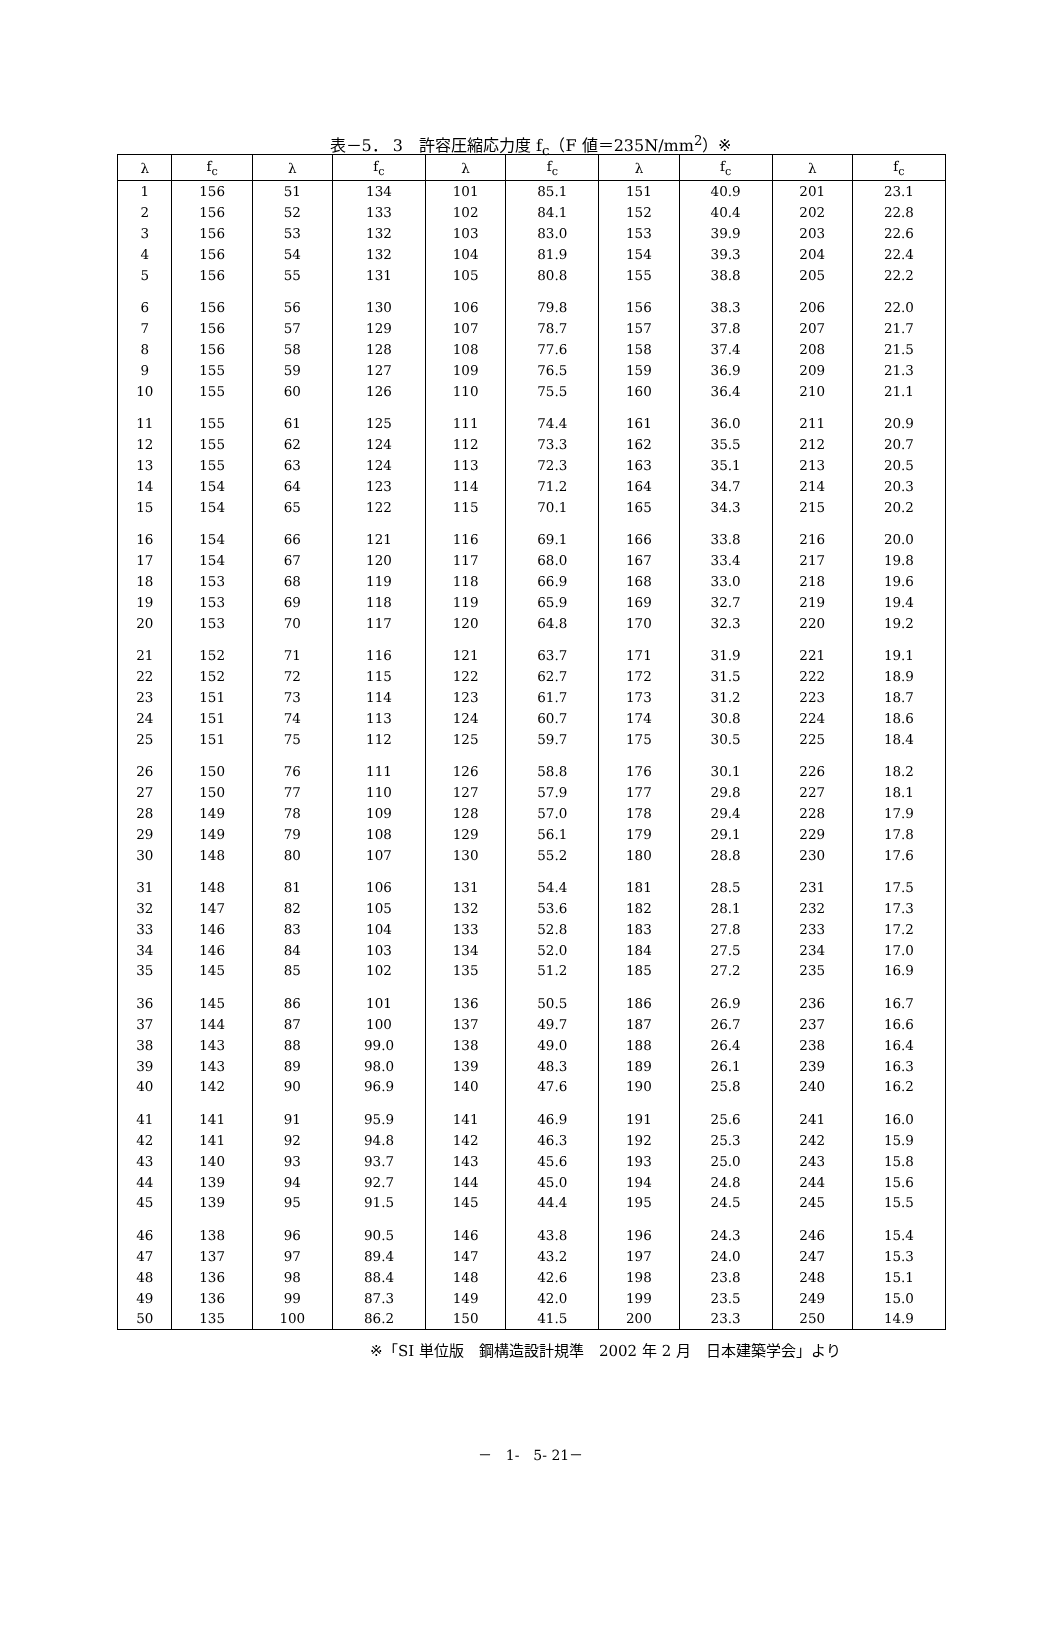表－5． 3　許容圧縮応力度 f<sub>c</sub>（F 値＝235N/mm<sup>2</sup>）※
| λ | f<sub>c</sub> | λ | f<sub>c</sub> | λ | f<sub>c</sub> | λ | f<sub>c</sub> | λ | f<sub>c</sub> |
| --- | --- | --- | --- | --- | --- | --- | --- | --- | --- |
| 1 | 156 | 51 | 134 | 101 | 85.1 | 151 | 40.9 | 201 | 23.1 |
| 2 | 156 | 52 | 133 | 102 | 84.1 | 152 | 40.4 | 202 | 22.8 |
| 3 | 156 | 53 | 132 | 103 | 83.0 | 153 | 39.9 | 203 | 22.6 |
| 4 | 156 | 54 | 132 | 104 | 81.9 | 154 | 39.3 | 204 | 22.4 |
| 5 | 156 | 55 | 131 | 105 | 80.8 | 155 | 38.8 | 205 | 22.2 |
| 6 | 156 | 56 | 130 | 106 | 79.8 | 156 | 38.3 | 206 | 22.0 |
| 7 | 156 | 57 | 129 | 107 | 78.7 | 157 | 37.8 | 207 | 21.7 |
| 8 | 156 | 58 | 128 | 108 | 77.6 | 158 | 37.4 | 208 | 21.5 |
| 9 | 155 | 59 | 127 | 109 | 76.5 | 159 | 36.9 | 209 | 21.3 |
| 10 | 155 | 60 | 126 | 110 | 75.5 | 160 | 36.4 | 210 | 21.1 |
| 11 | 155 | 61 | 125 | 111 | 74.4 | 161 | 36.0 | 211 | 20.9 |
| 12 | 155 | 62 | 124 | 112 | 73.3 | 162 | 35.5 | 212 | 20.7 |
| 13 | 155 | 63 | 124 | 113 | 72.3 | 163 | 35.1 | 213 | 20.5 |
| 14 | 154 | 64 | 123 | 114 | 71.2 | 164 | 34.7 | 214 | 20.3 |
| 15 | 154 | 65 | 122 | 115 | 70.1 | 165 | 34.3 | 215 | 20.2 |
| 16 | 154 | 66 | 121 | 116 | 69.1 | 166 | 33.8 | 216 | 20.0 |
| 17 | 154 | 67 | 120 | 117 | 68.0 | 167 | 33.4 | 217 | 19.8 |
| 18 | 153 | 68 | 119 | 118 | 66.9 | 168 | 33.0 | 218 | 19.6 |
| 19 | 153 | 69 | 118 | 119 | 65.9 | 169 | 32.7 | 219 | 19.4 |
| 20 | 153 | 70 | 117 | 120 | 64.8 | 170 | 32.3 | 220 | 19.2 |
| 21 | 152 | 71 | 116 | 121 | 63.7 | 171 | 31.9 | 221 | 19.1 |
| 22 | 152 | 72 | 115 | 122 | 62.7 | 172 | 31.5 | 222 | 18.9 |
| 23 | 151 | 73 | 114 | 123 | 61.7 | 173 | 31.2 | 223 | 18.7 |
| 24 | 151 | 74 | 113 | 124 | 60.7 | 174 | 30.8 | 224 | 18.6 |
| 25 | 151 | 75 | 112 | 125 | 59.7 | 175 | 30.5 | 225 | 18.4 |
| 26 | 150 | 76 | 111 | 126 | 58.8 | 176 | 30.1 | 226 | 18.2 |
| 27 | 150 | 77 | 110 | 127 | 57.9 | 177 | 29.8 | 227 | 18.1 |
| 28 | 149 | 78 | 109 | 128 | 57.0 | 178 | 29.4 | 228 | 17.9 |
| 29 | 149 | 79 | 108 | 129 | 56.1 | 179 | 29.1 | 229 | 17.8 |
| 30 | 148 | 80 | 107 | 130 | 55.2 | 180 | 28.8 | 230 | 17.6 |
| 31 | 148 | 81 | 106 | 131 | 54.4 | 181 | 28.5 | 231 | 17.5 |
| 32 | 147 | 82 | 105 | 132 | 53.6 | 182 | 28.1 | 232 | 17.3 |
| 33 | 146 | 83 | 104 | 133 | 52.8 | 183 | 27.8 | 233 | 17.2 |
| 34 | 146 | 84 | 103 | 134 | 52.0 | 184 | 27.5 | 234 | 17.0 |
| 35 | 145 | 85 | 102 | 135 | 51.2 | 185 | 27.2 | 235 | 16.9 |
| 36 | 145 | 86 | 101 | 136 | 50.5 | 186 | 26.9 | 236 | 16.7 |
| 37 | 144 | 87 | 100 | 137 | 49.7 | 187 | 26.7 | 237 | 16.6 |
| 38 | 143 | 88 | 99.0 | 138 | 49.0 | 188 | 26.4 | 238 | 16.4 |
| 39 | 143 | 89 | 98.0 | 139 | 48.3 | 189 | 26.1 | 239 | 16.3 |
| 40 | 142 | 90 | 96.9 | 140 | 47.6 | 190 | 25.8 | 240 | 16.2 |
| 41 | 141 | 91 | 95.9 | 141 | 46.9 | 191 | 25.6 | 241 | 16.0 |
| 42 | 141 | 92 | 94.8 | 142 | 46.3 | 192 | 25.3 | 242 | 15.9 |
| 43 | 140 | 93 | 93.7 | 143 | 45.6 | 193 | 25.0 | 243 | 15.8 |
| 44 | 139 | 94 | 92.7 | 144 | 45.0 | 194 | 24.8 | 244 | 15.6 |
| 45 | 139 | 95 | 91.5 | 145 | 44.4 | 195 | 24.5 | 245 | 15.5 |
| 46 | 138 | 96 | 90.5 | 146 | 43.8 | 196 | 24.3 | 246 | 15.4 |
| 47 | 137 | 97 | 89.4 | 147 | 43.2 | 197 | 24.0 | 247 | 15.3 |
| 48 | 136 | 98 | 88.4 | 148 | 42.6 | 198 | 23.8 | 248 | 15.1 |
| 49 | 136 | 99 | 87.3 | 149 | 42.0 | 199 | 23.5 | 249 | 15.0 |
| 50 | 135 | 100 | 86.2 | 150 | 41.5 | 200 | 23.3 | 250 | 14.9 |
※「SI 単位版　鋼構造設計規準　2002 年 2 月　日本建築学会」より
－　1-　5- 21－